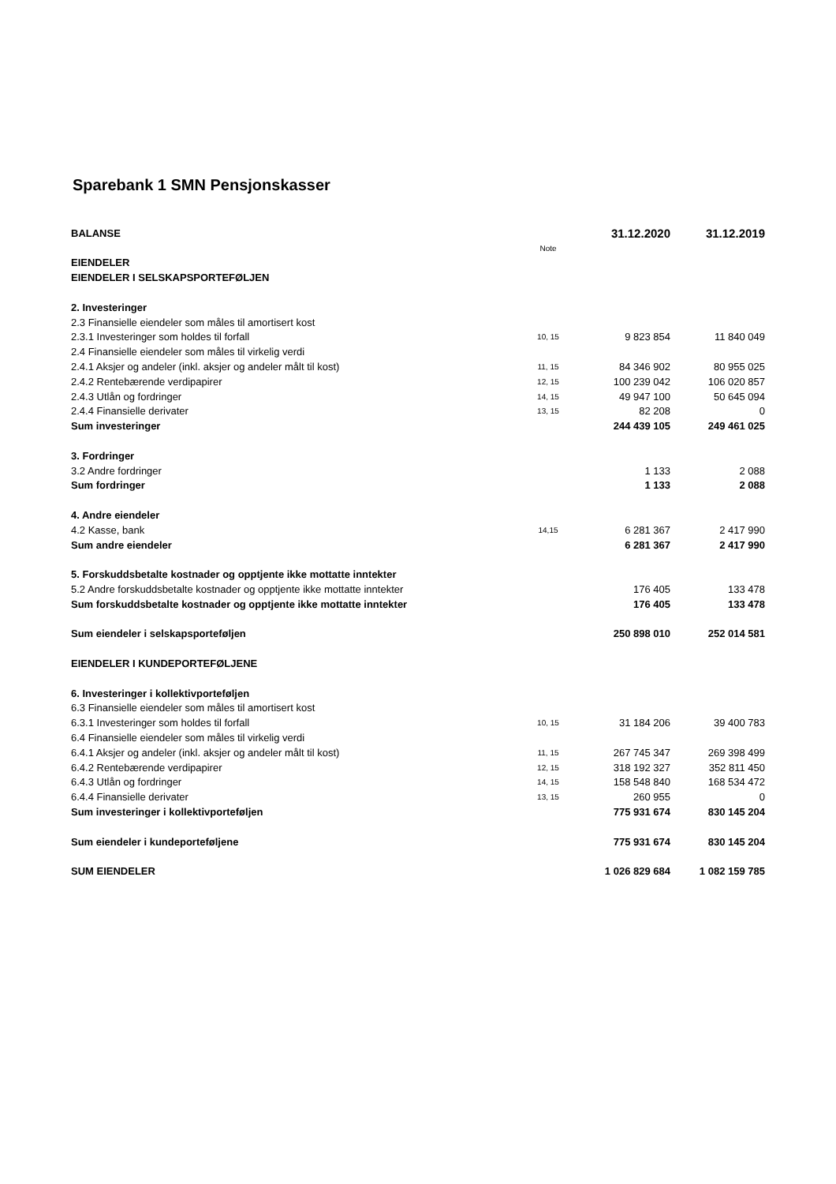Sparebank 1 SMN Pensjonskasser
| BALANSE | | | 31.12.2020 | 31.12.2019 |
| --- | --- | --- | --- | --- |
| | Note | | | |
| EIENDELER | | | | |
| EIENDELER I SELSKAPSPORTEFØLJEN | | | | |
| 2. Investeringer | | | | |
| 2.3 Finansielle eiendeler som måles til amortisert kost | | | | |
| 2.3.1 Investeringer som holdes til forfall | 10, 15 | | 9 823 854 | 11 840 049 |
| 2.4 Finansielle eiendeler som måles til virkelig verdi | | | | |
| 2.4.1 Aksjer og andeler (inkl. aksjer og andeler målt til kost) | 11, 15 | | 84 346 902 | 80 955 025 |
| 2.4.2 Rentebærende verdipapirer | 12, 15 | | 100 239 042 | 106 020 857 |
| 2.4.3 Utlån og fordringer | 14, 15 | | 49 947 100 | 50 645 094 |
| 2.4.4 Finansielle derivater | 13, 15 | | 82 208 | 0 |
| Sum investeringer | | | 244 439 105 | 249 461 025 |
| 3. Fordringer | | | | |
| 3.2 Andre fordringer | | | 1 133 | 2 088 |
| Sum fordringer | | | 1 133 | 2 088 |
| 4. Andre eiendeler | | | | |
| 4.2 Kasse, bank | 14,15 | | 6 281 367 | 2 417 990 |
| Sum andre eiendeler | | | 6 281 367 | 2 417 990 |
| 5. Forskuddsbetalte kostnader og opptjente ikke mottatte inntekter | | | | |
| 5.2 Andre forskuddsbetalte kostnader og opptjente ikke mottatte inntekter | | | 176 405 | 133 478 |
| Sum forskuddsbetalte kostnader og opptjente ikke mottatte inntekter | | | 176 405 | 133 478 |
| Sum eiendeler i selskapsporteføljen | | | 250 898 010 | 252 014 581 |
| EIENDELER I KUNDEPORTEFØLJENE | | | | |
| 6. Investeringer i kollektivporteføljen | | | | |
| 6.3 Finansielle eiendeler som måles til amortisert kost | | | | |
| 6.3.1 Investeringer som holdes til forfall | 10, 15 | | 31 184 206 | 39 400 783 |
| 6.4 Finansielle eiendeler som måles til virkelig verdi | | | | |
| 6.4.1 Aksjer og andeler (inkl. aksjer og andeler målt til kost) | 11, 15 | | 267 745 347 | 269 398 499 |
| 6.4.2 Rentebærende verdipapirer | 12, 15 | | 318 192 327 | 352 811 450 |
| 6.4.3 Utlån og fordringer | 14, 15 | | 158 548 840 | 168 534 472 |
| 6.4.4 Finansielle derivater | 13, 15 | | 260 955 | 0 |
| Sum investeringer i kollektivporteføljen | | | 775 931 674 | 830 145 204 |
| Sum eiendeler i kundeporteføljene | | | 775 931 674 | 830 145 204 |
| SUM EIENDELER | | | 1 026 829 684 | 1 082 159 785 |